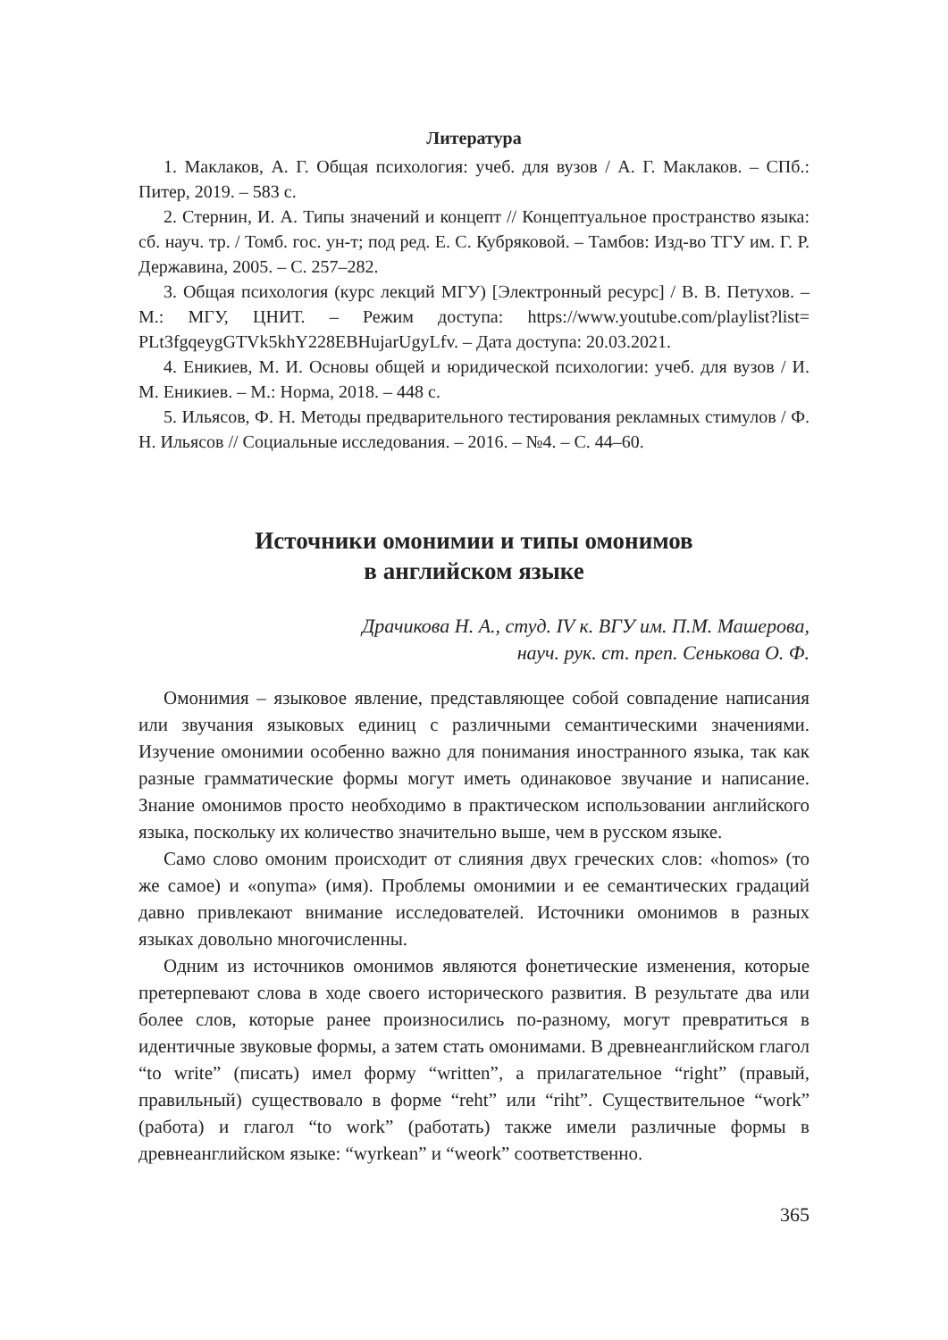Литература
1. Маклаков, А. Г. Общая психология: учеб. для вузов / А. Г. Маклаков. – СПб.: Питер, 2019. – 583 с.
2. Стернин, И. А. Типы значений и концепт // Концептуальное пространство языка: сб. науч. тр. / Томб. гос. ун-т; под ред. Е. С. Кубряковой. – Тамбов: Изд-во ТГУ им. Г. Р. Державина, 2005. – С. 257–282.
3. Общая психология (курс лекций МГУ) [Электронный ресурс] / В. В. Петухов. – М.: МГУ, ЦНИТ. – Режим доступа: https://www.youtube.com/playlist?list= PLt3fgqeygGTVk5khY228EBHujarUgyLfv. – Дата доступа: 20.03.2021.
4. Еникиев, М. И. Основы общей и юридической психологии: учеб. для вузов / И. М. Еникиев. – М.: Норма, 2018. – 448 с.
5. Ильясов, Ф. Н. Методы предварительного тестирования рекламных стимулов / Ф. Н. Ильясов // Социальные исследования. – 2016. – №4. – С. 44–60.
Источники омонимии и типы омонимов
в английском языке
Драчикова Н. А., студ. IV к. ВГУ им. П.М. Машерова,
науч. рук. ст. преп. Сенькова О. Ф.
Омонимия – языковое явление, представляющее собой совпадение написания или звучания языковых единиц с различными семантическими значениями. Изучение омонимии особенно важно для понимания иностранного языка, так как разные грамматические формы могут иметь одинаковое звучание и написание. Знание омонимов просто необходимо в практическом использовании английского языка, поскольку их количество значительно выше, чем в русском языке.
Само слово омоним происходит от слияния двух греческих слов: «homos» (то же самое) и «onyma» (имя). Проблемы омонимии и ее семантических градаций давно привлекают внимание исследователей. Источники омонимов в разных языках довольно многочисленны.
Одним из источников омонимов являются фонетические изменения, которые претерпевают слова в ходе своего исторического развития. В результате два или более слов, которые ранее произносились по-разному, могут превратиться в идентичные звуковые формы, а затем стать омонимами. В древнеанглийском глагол “to write” (писать) имел форму “written”, а прилагательное “right” (правый, правильный) существовало в форме “reht” или “riht”. Существительное “work” (работа) и глагол “to work” (работать) также имели различные формы в древнеанглийском языке: “wyrkean” и “weork” соответственно.
365